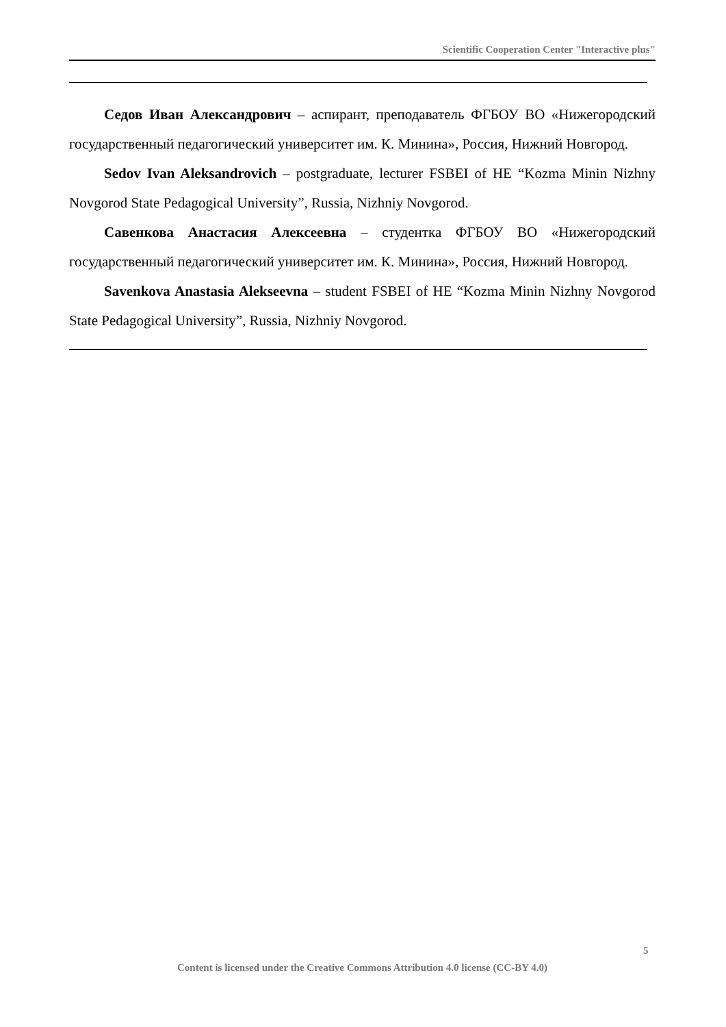Scientific Cooperation Center "Interactive plus"
Седов Иван Александрович – аспирант, преподаватель ФГБОУ ВО «Нижегородский государственный педагогический университет им. К. Минина», Россия, Нижний Новгород.
Sedov Ivan Aleksandrovich – postgraduate, lecturer FSBEI of HE “Kozma Minin Nizhny Novgorod State Pedagogical University”, Russia, Nizhniy Novgorod.
Савенкова Анастасия Алексеевна – студентка ФГБОУ ВО «Нижегородский государственный педагогический университет им. К. Минина», Россия, Нижний Новгород.
Savenkova Anastasia Alekseevna – student FSBEI of HE “Kozma Minin Nizhny Novgorod State Pedagogical University”, Russia, Nizhniy Novgorod.
5
Content is licensed under the Creative Commons Attribution 4.0 license (CC-BY 4.0)